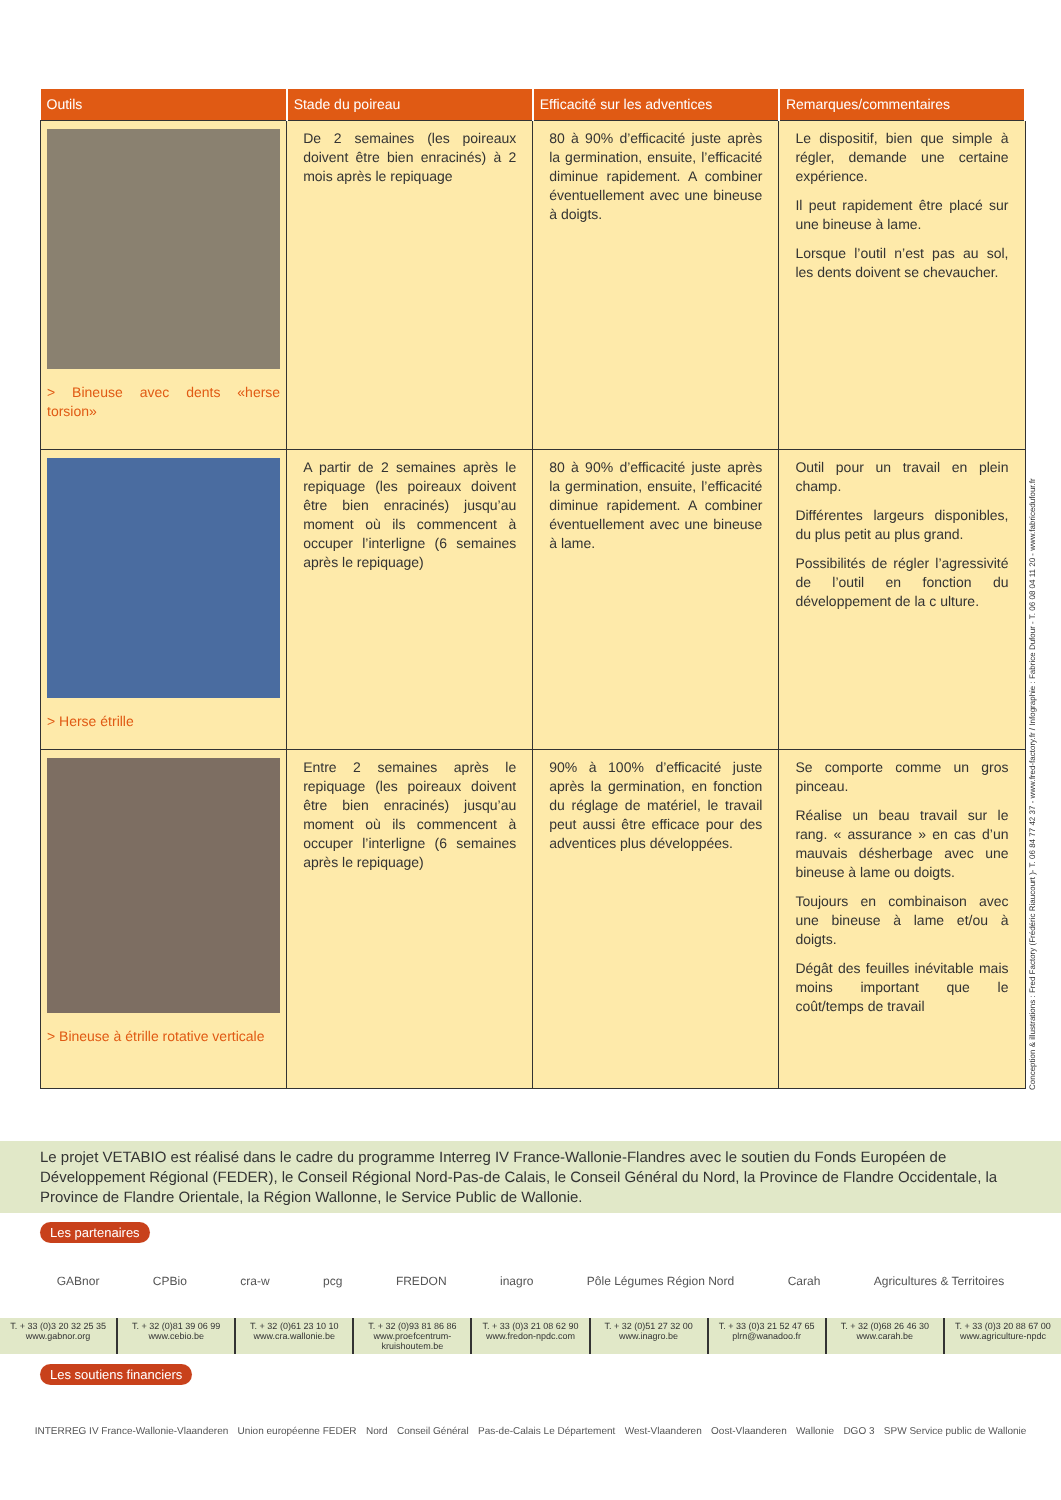| Outils | Stade du poireau | Efficacité sur les adventices | Remarques/commentaires |
| --- | --- | --- | --- |
| > Bineuse avec dents «herse torsion» | De 2 semaines (les poireaux doivent être bien enracinés) à 2 mois après le repiquage | 80 à 90% d’efficacité juste après la germination, ensuite, l’efficacité diminue rapidement. A combiner éventuellement avec une bineuse à doigts. | Le dispositif, bien que simple à régler, demande une certaine expérience. Il peut rapidement être placé sur une bineuse à lame. Lorsque l’outil n’est pas au sol, les dents doivent se chevaucher. |
| > Herse étrille | A partir de 2 semaines après le repiquage (les poireaux doivent être bien enracinés) jusqu’au moment où ils commencent à occuper l’interligne (6 semaines après le repiquage) | 80 à 90% d’efficacité juste après la germination, ensuite, l’efficacité diminue rapidement. A combiner éventuellement avec une bineuse à lame. | Outil pour un travail en plein champ. Différentes largeurs disponibles, du plus petit au plus grand. Possibilités de régler l’agressivité de l’outil en fonction du développement de la c ulture. |
| > Bineuse à étrille rotative verticale | Entre 2 semaines après le repiquage (les poireaux doivent être bien enracinés) jusqu’au moment où ils commencent à occuper l’interligne (6 semaines après le repiquage) | 90% à 100% d’efficacité juste après la germination, en fonction du réglage de matériel, le travail peut aussi être efficace pour des adventices plus développées. | Se comporte comme un gros pinceau. Réalise un beau travail sur le rang. « assurance » en cas d’un mauvais désherbage avec une bineuse à lame ou doigts. Toujours en combinaison avec une bineuse à lame et/ou à doigts. Dégât des feuilles inévitable mais moins important que le coût/temps de travail |
Conception & illustrations : Fred Factory (Frédéric Riaucourt )- T. 06 84 77 42 37 - www.fred-factory.fr / Infographie : Fabrice Dufour - T. 06 08 04 11 20 - www.fabricedufour.fr
Le projet VETABIO est réalisé dans le cadre du programme Interreg IV France-Wallonie-Flandres avec le soutien du Fonds Européen de Développement Régional (FEDER), le Conseil Régional Nord-Pas-de Calais, le Conseil Général du Nord, la Province de Flandre Occidentale, la Province de Flandre Orientale, la Région Wallonne, le Service Public de Wallonie.
Les partenaires
GABnor CPBio cra-w pcg FREDON inagro Pôle Légumes Région Nord Carah Agricultures & Territoires
T. + 33 (0)3 20 32 25 35
www.gabnor.org
T. + 32 (0)81 39 06 99
www.cebio.be
T. + 32 (0)61 23 10 10
www.cra.wallonie.be
T. + 32 (0)93 81 86 86
www.proefcentrum-kruishoutem.be
T. + 33 (0)3 21 08 62 90
www.fredon-npdc.com
T. + 32 (0)51 27 32 00
www.inagro.be
T. + 33 (0)3 21 52 47 65
plrn@wanadoo.fr
T. + 32 (0)68 26 46 30
www.carah.be
T. + 33 (0)3 20 88 67 00
www.agriculture-npdc
Les soutiens financiers
INTERREG IV France-Wallonie-Vlaanderen Union européenne FEDER Nord Conseil Général Pas-de-Calais Le Département West-Vlaanderen Oost-Vlaanderen Wallonie DGO 3 SPW Service public de Wallonie